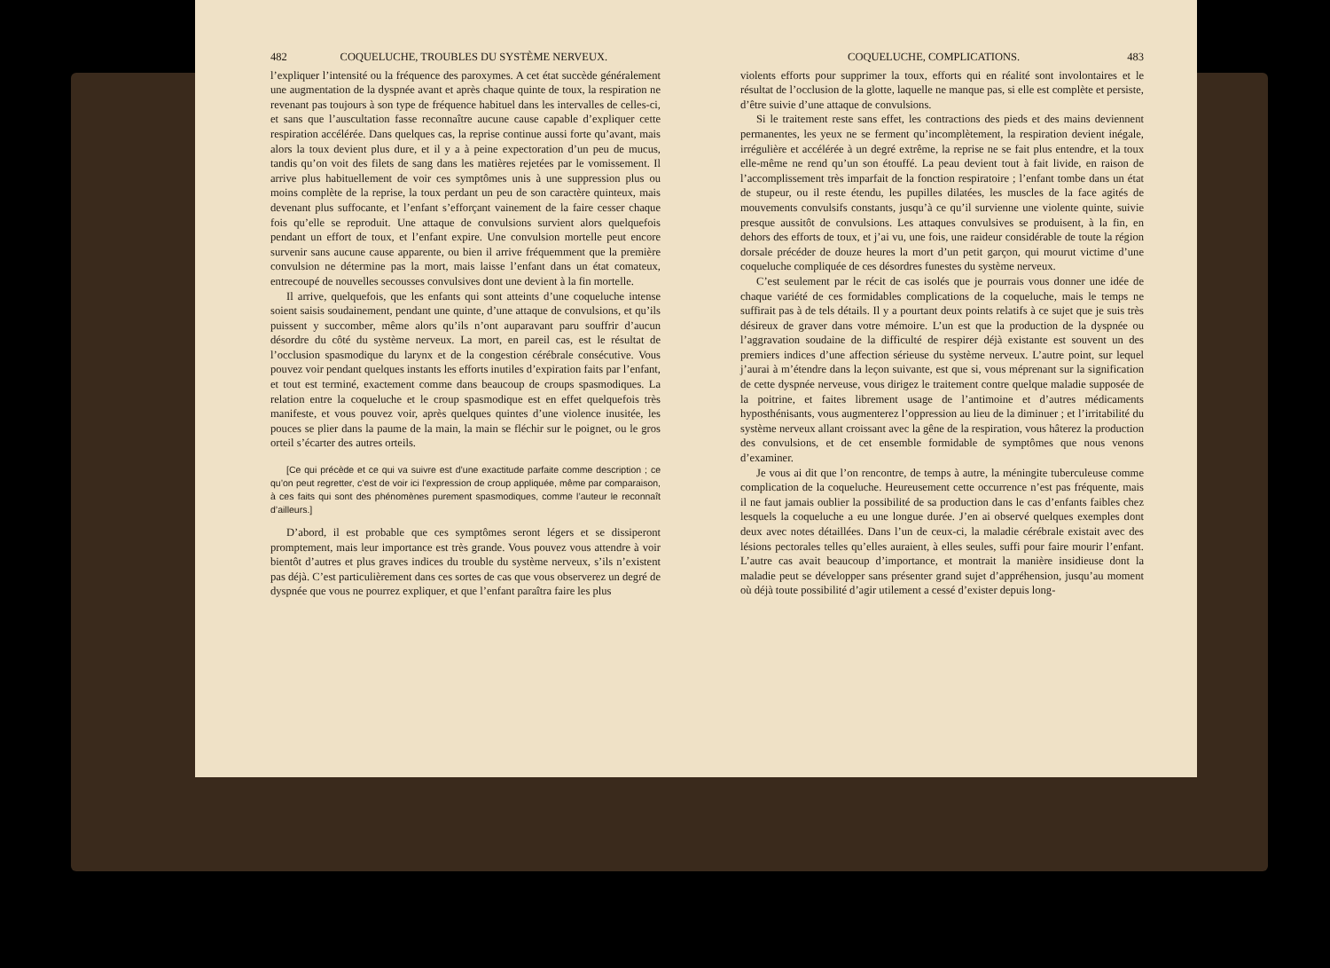482 COQUELUCHE, TROUBLES DU SYSTÈME NERVEUX.
l’expliquer l’intensité ou la fréquence des paroxymes. A cet état succède généralement une augmentation de la dyspnée avant et après chaque quinte de toux, la respiration ne revenant pas toujours à son type de fréquence habituel dans les intervalles de celles-ci, et sans que l’auscultation fasse reconnaître aucune cause capable d’expliquer cette respiration accélérée. Dans quelques cas, la reprise continue aussi forte qu’avant, mais alors la toux devient plus dure, et il y a à peine expectoration d’un peu de mucus, tandis qu’on voit des filets de sang dans les matières rejetées par le vomissement. Il arrive plus habituellement de voir ces symptômes unis à une suppression plus ou moins complète de la reprise, la toux perdant un peu de son caractère quinteux, mais devenant plus suffocante, et l’enfant s’efforçant vainement de la faire cesser chaque fois qu’elle se reproduit. Une attaque de convulsions survient alors quelquefois pendant un effort de toux, et l’enfant expire. Une convulsion mortelle peut encore survenir sans aucune cause apparente, ou bien il arrive fréquemment que la première convulsion ne détermine pas la mort, mais laisse l’enfant dans un état comateux, entrecoupé de nouvelles secousses convulsives dont une devient à la fin mortelle.
Il arrive, quelquefois, que les enfants qui sont atteints d’une coqueluche intense soient saisis soudainement, pendant une quinte, d’une attaque de convulsions, et qu’ils puissent y succomber, même alors qu’ils n’ont auparavant paru souffrir d’aucun désordre du côté du système nerveux. La mort, en pareil cas, est le résultat de l’occlusion spasmodique du larynx et de la congestion cérébrale consécutive. Vous pouvez voir pendant quelques instants les efforts inutiles d’expiration faits par l’enfant, et tout est terminé, exactement comme dans beaucoup de croups spasmodiques. La relation entre la coqueluche et le croup spasmodique est en effet quelquefois très manifeste, et vous pouvez voir, après quelques quintes d’une violence inusitée, les pouces se plier dans la paume de la main, la main se fléchir sur le poignet, ou le gros orteil s’écarter des autres orteils.
[Ce qui précède et ce qui va suivre est d’une exactitude parfaite comme description ; ce qu’on peut regretter, c’est de voir ici l’expression de croup appliquée, même par comparaison, à ces faits qui sont des phénomènes purement spasmodiques, comme l’auteur le reconnaît d’ailleurs.]
D’abord, il est probable que ces symptômes seront légers et se dissiperont promptement, mais leur importance est très grande. Vous pouvez vous attendre à voir bientôt d’autres et plus graves indices du trouble du système nerveux, s’ils n’existent pas déjà. C’est particulièrement dans ces sortes de cas que vous observerez un degré de dyspnée que vous ne pourrez expliquer, et que l’enfant paraîtra faire les plus
COQUELUCHE, COMPLICATIONS. 483
violents efforts pour supprimer la toux, efforts qui en réalité sont involontaires et le résultat de l’occlusion de la glotte, laquelle ne manque pas, si elle est complète et persiste, d’être suivie d’une attaque de convulsions.
Si le traitement reste sans effet, les contractions des pieds et des mains deviennent permanentes, les yeux ne se ferment qu’incomplètement, la respiration devient inégale, irrégulière et accélérée à un degré extrême, la reprise ne se fait plus entendre, et la toux elle-même ne rend qu’un son étouffé. La peau devient tout à fait livide, en raison de l’accomplissement très imparfait de la fonction respiratoire ; l’enfant tombe dans un état de stupeur, ou il reste étendu, les pupilles dilatées, les muscles de la face agités de mouvements convulsifs constants, jusqu’à ce qu’il survienne une violente quinte, suivie presque aussitôt de convulsions. Les attaques convulsives se produisent, à la fin, en dehors des efforts de toux, et j’ai vu, une fois, une raideur considérable de toute la région dorsale précéder de douze heures la mort d’un petit garçon, qui mourut victime d’une coqueluche compliquée de ces désordres funestes du système nerveux.
C’est seulement par le récit de cas isolés que je pourrais vous donner une idée de chaque variété de ces formidables complications de la coqueluche, mais le temps ne suffirait pas à de tels détails. Il y a pourtant deux points relatifs à ce sujet que je suis très désireux de graver dans votre mémoire. L’un est que la production de la dyspnée ou l’aggravation soudaine de la difficulté de respirer déjà existante est souvent un des premiers indices d’une affection sérieuse du système nerveux. L’autre point, sur lequel j’aurai à m’étendre dans la leçon suivante, est que si, vous méprenant sur la signification de cette dyspnée nerveuse, vous dirigez le traitement contre quelque maladie supposée de la poitrine, et faites librement usage de l’antimoine et d’autres médicaments hyposthénisants, vous augmenterez l’oppression au lieu de la diminuer ; et l’irritabilité du système nerveux allant croissant avec la gêne de la respiration, vous hâterez la production des convulsions, et de cet ensemble formidable de symptômes que nous venons d’examiner.
Je vous ai dit que l’on rencontre, de temps à autre, la méningite tuberculeuse comme complication de la coqueluche. Heureusement cette occurrence n’est pas fréquente, mais il ne faut jamais oublier la possibilité de sa production dans le cas d’enfants faibles chez lesquels la coqueluche a eu une longue durée. J’en ai observé quelques exemples dont deux avec notes détaillées. Dans l’un de ceux-ci, la maladie cérébrale existait avec des lésions pectorales telles qu’elles auraient, à elles seules, suffi pour faire mourir l’enfant. L’autre cas avait beaucoup d’importance, et montrait la manière insidieuse dont la maladie peut se développer sans présenter grand sujet d’appréhension, jusqu’au moment où déjà toute possibilité d’agir utilement a cessé d’exister depuis long-